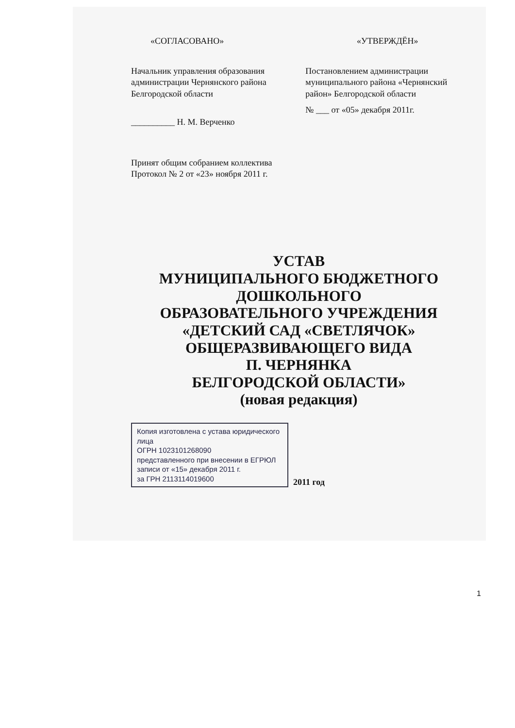«СОГЛАСОВАНО» «УТВЕРЖДЁН»
Начальник управления образования администрации Чернянского района Белгородской области
__________ Н. М. Верченко
Постановлением администрации муниципального района «Чернянский район» Белгородской области
№ ___ от «05» декабря 2011г.
Принят общим собранием коллектива
Протокол № 2 от «23» ноября 2011 г.
УСТАВ
МУНИЦИПАЛЬНОГО БЮДЖЕТНОГО
ДОШКОЛЬНОГО
ОБРАЗОВАТЕЛЬНОГО УЧРЕЖДЕНИЯ
«ДЕТСКИЙ САД «СВЕТЛЯЧОК»
ОБЩЕРАЗВИВАЮЩЕГО ВИДА
П. ЧЕРНЯНКА
БЕЛГОРОДСКОЙ ОБЛАСТИ»
(новая редакция)
Копия изготовлена с устава юридического лица
ОГРН 1023101268090
представленного при внесении в ЕГРЮЛ записи от «15» декабря 2011 г.
за ГРН 2113114019600
2011 год
1